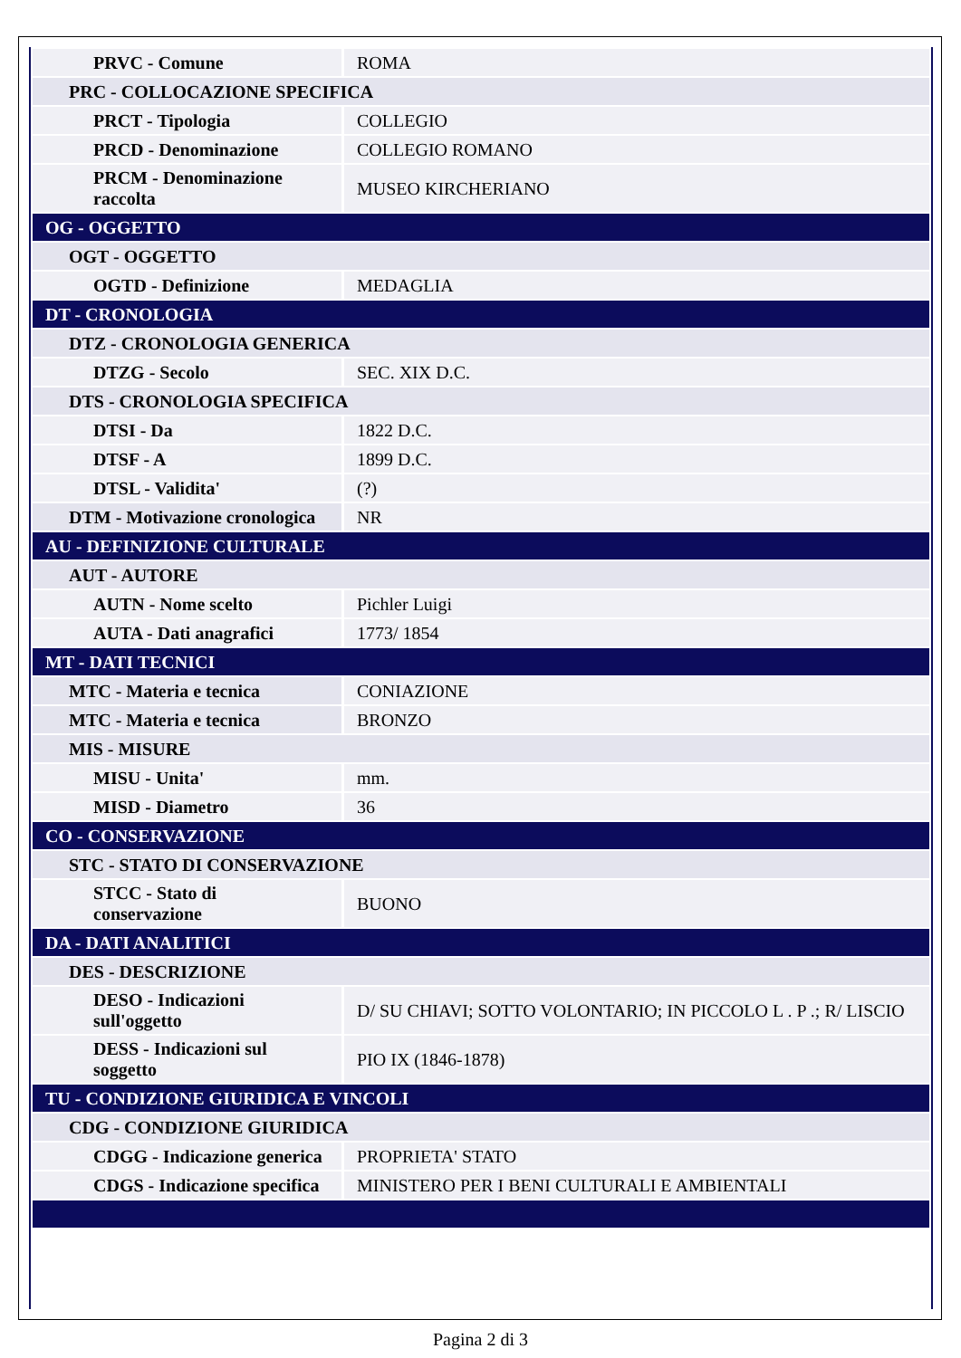| PRVC - Comune | ROMA |
| PRC - COLLOCAZIONE SPECIFICA | |
| PRCT - Tipologia | COLLEGIO |
| PRCD - Denominazione | COLLEGIO ROMANO |
| PRCM - Denominazione raccolta | MUSEO KIRCHERIANO |
| OG - OGGETTO | |
| OGT - OGGETTO | |
| OGTD - Definizione | MEDAGLIA |
| DT - CRONOLOGIA | |
| DTZ - CRONOLOGIA GENERICA | |
| DTZG - Secolo | SEC. XIX D.C. |
| DTS - CRONOLOGIA SPECIFICA | |
| DTSI - Da | 1822 D.C. |
| DTSF - A | 1899 D.C. |
| DTSL - Validita' | (?) |
| DTM - Motivazione cronologica | NR |
| AU - DEFINIZIONE CULTURALE | |
| AUT - AUTORE | |
| AUTN - Nome scelto | Pichler Luigi |
| AUTA - Dati anagrafici | 1773/ 1854 |
| MT - DATI TECNICI | |
| MTC - Materia e tecnica | CONIAZIONE |
| MTC - Materia e tecnica | BRONZO |
| MIS - MISURE | |
| MISU - Unita' | mm. |
| MISD - Diametro | 36 |
| CO - CONSERVAZIONE | |
| STC - STATO DI CONSERVAZIONE | |
| STCC - Stato di conservazione | BUONO |
| DA - DATI ANALITICI | |
| DES - DESCRIZIONE | |
| DESO - Indicazioni sull'oggetto | D/ SU CHIAVI; SOTTO VOLONTARIO; IN PICCOLO L . P .; R/ LISCIO |
| DESS - Indicazioni sul soggetto | PIO IX (1846-1878) |
| TU - CONDIZIONE GIURIDICA E VINCOLI | |
| CDG - CONDIZIONE GIURIDICA | |
| CDGG - Indicazione generica | PROPRIETA' STATO |
| CDGS - Indicazione specifica | MINISTERO PER I BENI CULTURALI E AMBIENTALI |
Pagina 2 di 3